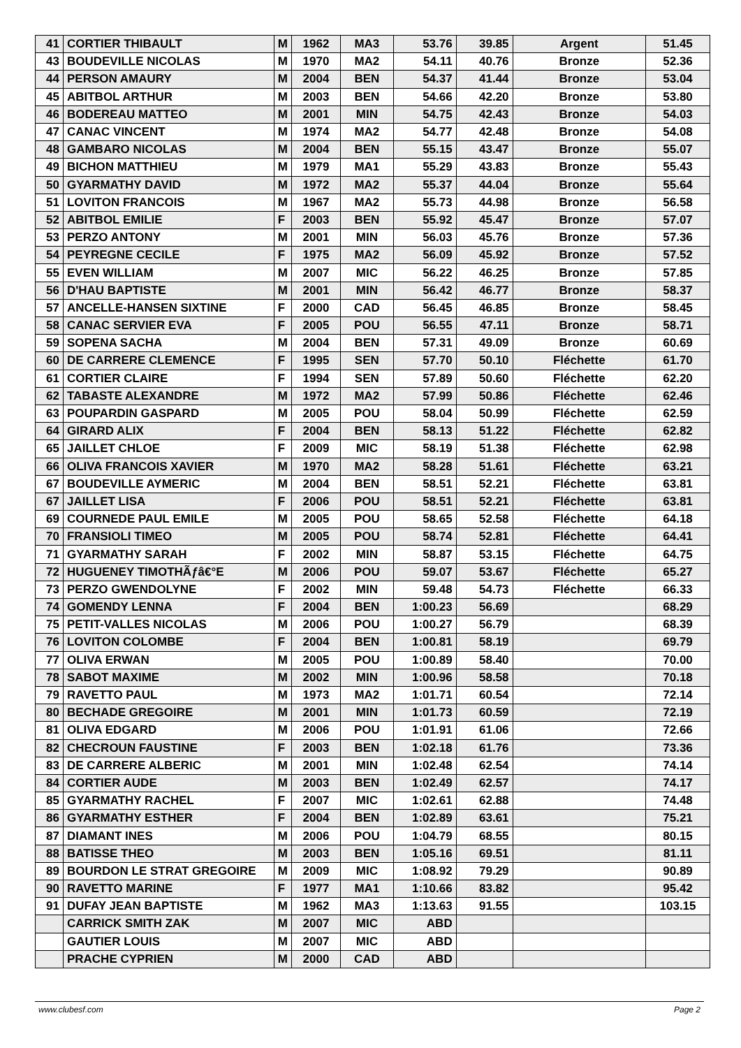| 41 | CORTIER THIBAULT | M | 1962 | MA3 | 53.76 | 39.85 | Argent | 51.45 |
| 43 | BOUDEVILLE NICOLAS | M | 1970 | MA2 | 54.11 | 40.76 | Bronze | 52.36 |
| 44 | PERSON AMAURY | M | 2004 | BEN | 54.37 | 41.44 | Bronze | 53.04 |
| 45 | ABITBOL ARTHUR | M | 2003 | BEN | 54.66 | 42.20 | Bronze | 53.80 |
| 46 | BODEREAU MATTEO | M | 2001 | MIN | 54.75 | 42.43 | Bronze | 54.03 |
| 47 | CANAC VINCENT | M | 1974 | MA2 | 54.77 | 42.48 | Bronze | 54.08 |
| 48 | GAMBARO NICOLAS | M | 2004 | BEN | 55.15 | 43.47 | Bronze | 55.07 |
| 49 | BICHON MATTHIEU | M | 1979 | MA1 | 55.29 | 43.83 | Bronze | 55.43 |
| 50 | GYARMATHY DAVID | M | 1972 | MA2 | 55.37 | 44.04 | Bronze | 55.64 |
| 51 | LOVITON FRANCOIS | M | 1967 | MA2 | 55.73 | 44.98 | Bronze | 56.58 |
| 52 | ABITBOL EMILIE | F | 2003 | BEN | 55.92 | 45.47 | Bronze | 57.07 |
| 53 | PERZO ANTONY | M | 2001 | MIN | 56.03 | 45.76 | Bronze | 57.36 |
| 54 | PEYREGNE CECILE | F | 1975 | MA2 | 56.09 | 45.92 | Bronze | 57.52 |
| 55 | EVEN WILLIAM | M | 2007 | MIC | 56.22 | 46.25 | Bronze | 57.85 |
| 56 | D'HAU BAPTISTE | M | 2001 | MIN | 56.42 | 46.77 | Bronze | 58.37 |
| 57 | ANCELLE-HANSEN SIXTINE | F | 2000 | CAD | 56.45 | 46.85 | Bronze | 58.45 |
| 58 | CANAC SERVIER EVA | F | 2005 | POU | 56.55 | 47.11 | Bronze | 58.71 |
| 59 | SOPENA SACHA | M | 2004 | BEN | 57.31 | 49.09 | Bronze | 60.69 |
| 60 | DE CARRERE CLEMENCE | F | 1995 | SEN | 57.70 | 50.10 | Fléchette | 61.70 |
| 61 | CORTIER CLAIRE | F | 1994 | SEN | 57.89 | 50.60 | Fléchette | 62.20 |
| 62 | TABASTE ALEXANDRE | M | 1972 | MA2 | 57.99 | 50.86 | Fléchette | 62.46 |
| 63 | POUPARDIN GASPARD | M | 2005 | POU | 58.04 | 50.99 | Fléchette | 62.59 |
| 64 | GIRARD ALIX | F | 2004 | BEN | 58.13 | 51.22 | Fléchette | 62.82 |
| 65 | JAILLET CHLOE | F | 2009 | MIC | 58.19 | 51.38 | Fléchette | 62.98 |
| 66 | OLIVA FRANCOIS XAVIER | M | 1970 | MA2 | 58.28 | 51.61 | Fléchette | 63.21 |
| 67 | BOUDEVILLE AYMERIC | M | 2004 | BEN | 58.51 | 52.21 | Fléchette | 63.81 |
| 67 | JAILLET LISA | F | 2006 | POU | 58.51 | 52.21 | Fléchette | 63.81 |
| 69 | COURNEDE PAUL EMILE | M | 2005 | POU | 58.65 | 52.58 | Fléchette | 64.18 |
| 70 | FRANSIOLI TIMEO | M | 2005 | POU | 58.74 | 52.81 | Fléchette | 64.41 |
| 71 | GYARMATHY SARAH | F | 2002 | MIN | 58.87 | 53.15 | Fléchette | 64.75 |
| 72 | HUGUENEY TIMOTHÃƒâ€°E | M | 2006 | POU | 59.07 | 53.67 | Fléchette | 65.27 |
| 73 | PERZO GWENDOLYNE | F | 2002 | MIN | 59.48 | 54.73 | Fléchette | 66.33 |
| 74 | GOMENDY LENNA | F | 2004 | BEN | 1:00.23 | 56.69 | | 68.29 |
| 75 | PETIT-VALLES NICOLAS | M | 2006 | POU | 1:00.27 | 56.79 | | 68.39 |
| 76 | LOVITON COLOMBE | F | 2004 | BEN | 1:00.81 | 58.19 | | 69.79 |
| 77 | OLIVA ERWAN | M | 2005 | POU | 1:00.89 | 58.40 | | 70.00 |
| 78 | SABOT MAXIME | M | 2002 | MIN | 1:00.96 | 58.58 | | 70.18 |
| 79 | RAVETTO PAUL | M | 1973 | MA2 | 1:01.71 | 60.54 | | 72.14 |
| 80 | BECHADE GREGOIRE | M | 2001 | MIN | 1:01.73 | 60.59 | | 72.19 |
| 81 | OLIVA EDGARD | M | 2006 | POU | 1:01.91 | 61.06 | | 72.66 |
| 82 | CHECROUN FAUSTINE | F | 2003 | BEN | 1:02.18 | 61.76 | | 73.36 |
| 83 | DE CARRERE ALBERIC | M | 2001 | MIN | 1:02.48 | 62.54 | | 74.14 |
| 84 | CORTIER AUDE | M | 2003 | BEN | 1:02.49 | 62.57 | | 74.17 |
| 85 | GYARMATHY RACHEL | F | 2007 | MIC | 1:02.61 | 62.88 | | 74.48 |
| 86 | GYARMATHY ESTHER | F | 2004 | BEN | 1:02.89 | 63.61 | | 75.21 |
| 87 | DIAMANT INES | M | 2006 | POU | 1:04.79 | 68.55 | | 80.15 |
| 88 | BATISSE THEO | M | 2003 | BEN | 1:05.16 | 69.51 | | 81.11 |
| 89 | BOURDON LE STRAT GREGOIRE | M | 2009 | MIC | 1:08.92 | 79.29 | | 90.89 |
| 90 | RAVETTO MARINE | F | 1977 | MA1 | 1:10.66 | 83.82 | | 95.42 |
| 91 | DUFAY JEAN BAPTISTE | M | 1962 | MA3 | 1:13.63 | 91.55 | | 103.15 |
| | CARRICK SMITH ZAK | M | 2007 | MIC | ABD | | | |
| | GAUTIER LOUIS | M | 2007 | MIC | ABD | | | |
| | PRACHE CYPRIEN | M | 2000 | CAD | ABD | | | |
www.clubesf.com Page 2